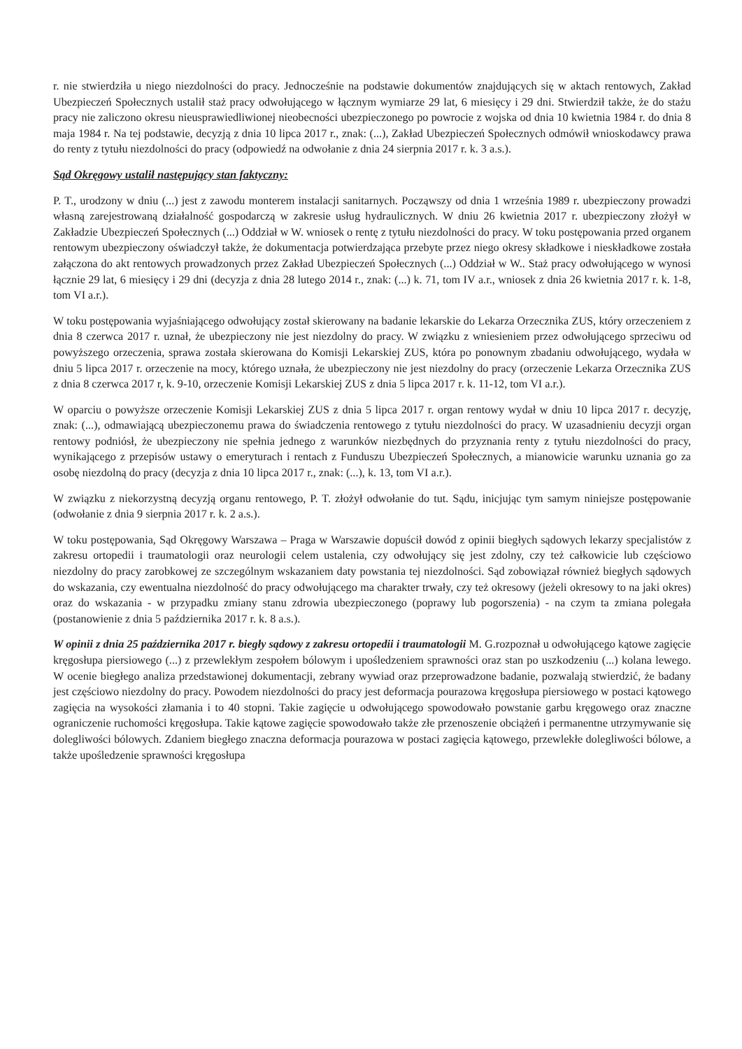r. nie stwierdziła u niego niezdolności do pracy. Jednocześnie na podstawie dokumentów znajdujących się w aktach rentowych, Zakład Ubezpieczeń Społecznych ustalił staż pracy odwołującego w łącznym wymiarze 29 lat, 6 miesięcy i 29 dni. Stwierdził także, że do stażu pracy nie zaliczono okresu nieusprawiedliwionej nieobecności ubezpieczonego po powrocie z wojska od dnia 10 kwietnia 1984 r. do dnia 8 maja 1984 r. Na tej podstawie, decyzją z dnia 10 lipca 2017 r., znak: (...), Zakład Ubezpieczeń Społecznych odmówił wnioskodawcy prawa do renty z tytułu niezdolności do pracy (odpowiedź na odwołanie z dnia 24 sierpnia 2017 r. k. 3 a.s.).
Sąd Okręgowy ustalił następujący stan faktyczny:
P. T., urodzony w dniu (...) jest z zawodu monterem instalacji sanitarnych. Począwszy od dnia 1 września 1989 r. ubezpieczony prowadzi własną zarejestrowaną działalność gospodarczą w zakresie usług hydraulicznych. W dniu 26 kwietnia 2017 r. ubezpieczony złożył w Zakładzie Ubezpieczeń Społecznych (...) Oddział w W. wniosek o rentę z tytułu niezdolności do pracy. W toku postępowania przed organem rentowym ubezpieczony oświadczył także, że dokumentacja potwierdzająca przebyte przez niego okresy składkowe i nieskładkowe została załączona do akt rentowych prowadzonych przez Zakład Ubezpieczeń Społecznych (...) Oddział w W.. Staż pracy odwołującego w wynosi łącznie 29 lat, 6 miesięcy i 29 dni (decyzja z dnia 28 lutego 2014 r., znak: (...) k. 71, tom IV a.r., wniosek z dnia 26 kwietnia 2017 r. k. 1-8, tom VI a.r.).
W toku postępowania wyjaśniającego odwołujący został skierowany na badanie lekarskie do Lekarza Orzecznika ZUS, który orzeczeniem z dnia 8 czerwca 2017 r. uznał, że ubezpieczony nie jest niezdolny do pracy. W związku z wniesieniem przez odwołującego sprzeciwu od powyższego orzeczenia, sprawa została skierowana do Komisji Lekarskiej ZUS, która po ponownym zbadaniu odwołującego, wydała w dniu 5 lipca 2017 r. orzeczenie na mocy, którego uznała, że ubezpieczony nie jest niezdolny do pracy (orzeczenie Lekarza Orzecznika ZUS z dnia 8 czerwca 2017 r, k. 9-10, orzeczenie Komisji Lekarskiej ZUS z dnia 5 lipca 2017 r. k. 11-12, tom VI a.r.).
W oparciu o powyższe orzeczenie Komisji Lekarskiej ZUS z dnia 5 lipca 2017 r. organ rentowy wydał w dniu 10 lipca 2017 r. decyzję, znak: (...), odmawiającą ubezpieczonemu prawa do świadczenia rentowego z tytułu niezdolności do pracy. W uzasadnieniu decyzji organ rentowy podniósł, że ubezpieczony nie spełnia jednego z warunków niezbędnych do przyznania renty z tytułu niezdolności do pracy, wynikającego z przepisów ustawy o emeryturach i rentach z Funduszu Ubezpieczeń Społecznych, a mianowicie warunku uznania go za osobę niezdolną do pracy (decyzja z dnia 10 lipca 2017 r., znak: (...), k. 13, tom VI a.r.).
W związku z niekorzystną decyzją organu rentowego, P. T. złożył odwołanie do tut. Sądu, inicjując tym samym niniejsze postępowanie (odwołanie z dnia 9 sierpnia 2017 r. k. 2 a.s.).
W toku postępowania, Sąd Okręgowy Warszawa – Praga w Warszawie dopuścił dowód z opinii biegłych sądowych lekarzy specjalistów z zakresu ortopedii i traumatologii oraz neurologii celem ustalenia, czy odwołujący się jest zdolny, czy też całkowicie lub częściowo niezdolny do pracy zarobkowej ze szczególnym wskazaniem daty powstania tej niezdolności. Sąd zobowiązał również biegłych sądowych do wskazania, czy ewentualna niezdolność do pracy odwołującego ma charakter trwały, czy też okresowy (jeżeli okresowy to na jaki okres) oraz do wskazania - w przypadku zmiany stanu zdrowia ubezpieczonego (poprawy lub pogorszenia) - na czym ta zmiana polegała (postanowienie z dnia 5 października 2017 r. k. 8 a.s.).
W opinii z dnia 25 października 2017 r. biegły sądowy z zakresu ortopedii i traumatologii M. G.rozpoznał u odwołującego kątowe zagięcie kręgosłupa piersiowego (...) z przewlekłym zespołem bólowym i upośledzeniem sprawności oraz stan po uszkodzeniu (...) kolana lewego. W ocenie biegłego analiza przedstawionej dokumentacji, zebrany wywiad oraz przeprowadzone badanie, pozwalają stwierdzić, że badany jest częściowo niezdolny do pracy. Powodem niezdolności do pracy jest deformacja pourazowa kręgosłupa piersiowego w postaci kątowego zagięcia na wysokości złamania i to 40 stopni. Takie zagięcie u odwołującego spowodowało powstanie garbu kręgowego oraz znaczne ograniczenie ruchomości kręgosłupa. Takie kątowe zagięcie spowodowało także złe przenoszenie obciążeń i permanentne utrzymywanie się dolegliwości bólowych. Zdaniem biegłego znaczna deformacja pourazowa w postaci zagięcia kątowego, przewlekłe dolegliwości bólowe, a także upośledzenie sprawności kręgosłupa